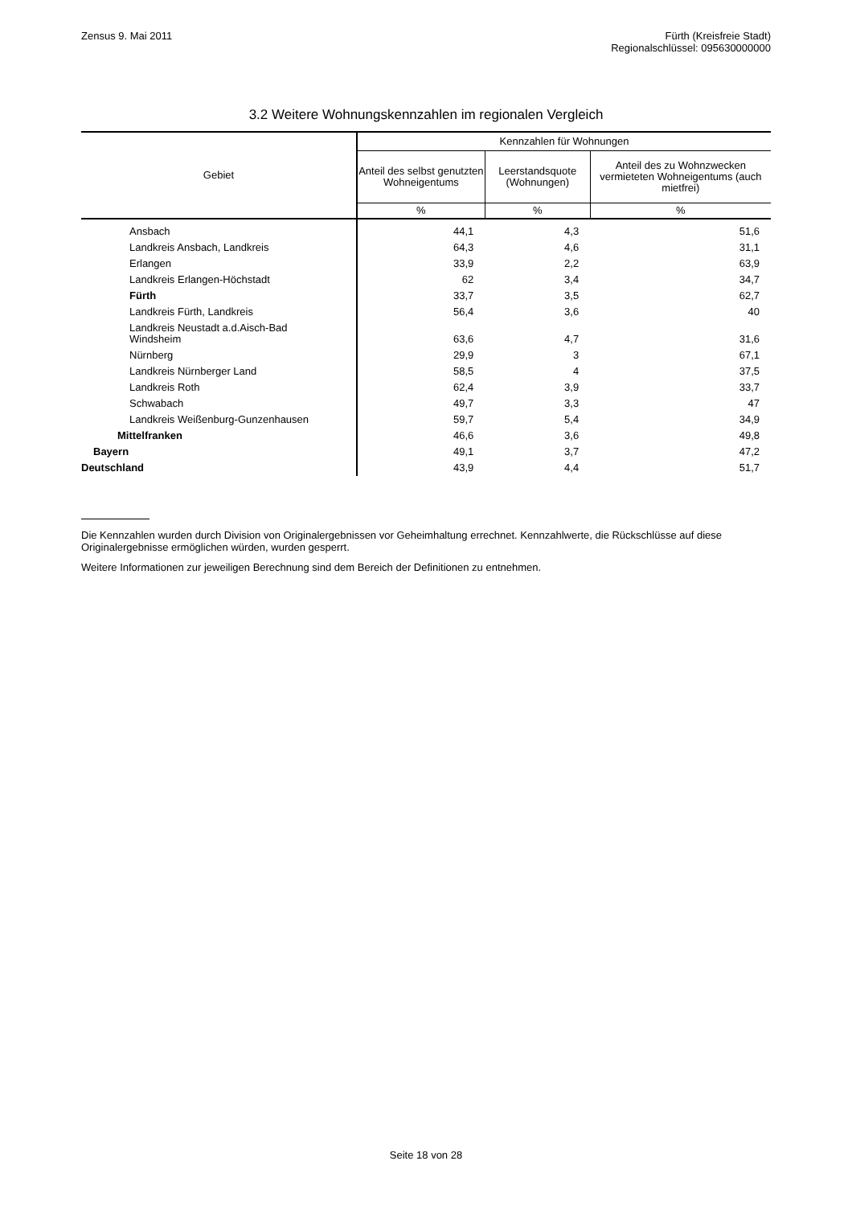Zensus 9. Mai 2011 Fürth (Kreisfreie Stadt)
Regionalschlüssel: 095630000000
3.2 Weitere Wohnungskennzahlen im regionalen Vergleich
| Gebiet | Kennzahlen für Wohnungen | | |
| --- | --- | --- | --- |
| | Anteil des selbst genutzten Wohneigentums | Leerstandsquote (Wohnungen) | Anteil des zu Wohnzwecken vermieteten Wohneigentums (auch mietfrei) |
| | % | % | % |
| Ansbach | 44,1 | 4,3 | 51,6 |
| Landkreis Ansbach, Landkreis | 64,3 | 4,6 | 31,1 |
| Erlangen | 33,9 | 2,2 | 63,9 |
| Landkreis Erlangen-Höchstadt | 62 | 3,4 | 34,7 |
| Fürth | 33,7 | 3,5 | 62,7 |
| Landkreis Fürth, Landkreis | 56,4 | 3,6 | 40 |
| Landkreis Neustadt a.d.Aisch-Bad Windsheim | 63,6 | 4,7 | 31,6 |
| Nürnberg | 29,9 | 3 | 67,1 |
| Landkreis Nürnberger Land | 58,5 | 4 | 37,5 |
| Landkreis Roth | 62,4 | 3,9 | 33,7 |
| Schwabach | 49,7 | 3,3 | 47 |
| Landkreis Weißenburg-Gunzenhausen | 59,7 | 5,4 | 34,9 |
| Mittelfranken | 46,6 | 3,6 | 49,8 |
| Bayern | 49,1 | 3,7 | 47,2 |
| Deutschland | 43,9 | 4,4 | 51,7 |
Die Kennzahlen wurden durch Division von Originalergebnissen vor Geheimhaltung errechnet. Kennzahlwerte, die Rückschlüsse auf diese Originalergebnisse ermöglichen würden, wurden gesperrt.
Weitere Informationen zur jeweiligen Berechnung sind dem Bereich der Definitionen zu entnehmen.
Seite 18 von 28